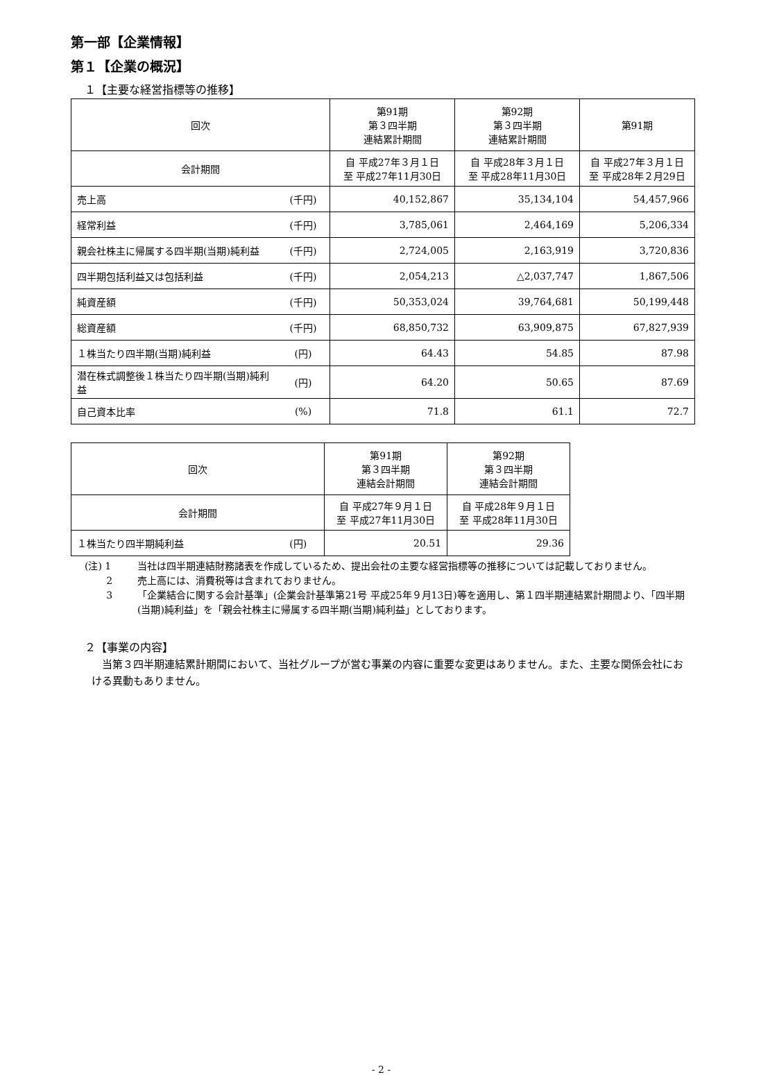第一部【企業情報】
第１【企業の概況】
１【主要な経営指標等の推移】
| 回次 | | 第91期 第３四半期 連結累計期間 | 第92期 第３四半期 連結累計期間 | 第91期 |
| --- | --- | --- | --- | --- |
| 会計期間 | | 自 平成27年３月１日 至 平成27年11月30日 | 自 平成28年３月１日 至 平成28年11月30日 | 自 平成27年３月１日 至 平成28年２月29日 |
| 売上高 | (千円) | 40,152,867 | 35,134,104 | 54,457,966 |
| 経常利益 | (千円) | 3,785,061 | 2,464,169 | 5,206,334 |
| 親会社株主に帰属する四半期(当期)純利益 | (千円) | 2,724,005 | 2,163,919 | 3,720,836 |
| 四半期包括利益又は包括利益 | (千円) | 2,054,213 | △2,037,747 | 1,867,506 |
| 純資産額 | (千円) | 50,353,024 | 39,764,681 | 50,199,448 |
| 総資産額 | (千円) | 68,850,732 | 63,909,875 | 67,827,939 |
| １株当たり四半期(当期)純利益 | (円) | 64.43 | 54.85 | 87.98 |
| 潜在株式調整後１株当たり四半期(当期)純利益 | (円) | 64.20 | 50.65 | 87.69 |
| 自己資本比率 | (%) | 71.8 | 61.1 | 72.7 |
| 回次 | | 第91期 第３四半期 連結会計期間 | 第92期 第３四半期 連結会計期間 |
| --- | --- | --- | --- |
| 会計期間 | | 自 平成27年９月１日 至 平成27年11月30日 | 自 平成28年９月１日 至 平成28年11月30日 |
| １株当たり四半期純利益 | (円) | 20.51 | 29.36 |
(注) 1 当社は四半期連結財務諸表を作成しているため、提出会社の主要な経営指標等の推移については記載しておりません。
2 売上高には、消費税等は含まれておりません。
3 「企業結合に関する会計基準」(企業会計基準第21号 平成25年９月13日)等を適用し、第１四半期連結累計期間より、「四半期(当期)純利益」を「親会社株主に帰属する四半期(当期)純利益」としております。
２【事業の内容】
当第３四半期連結累計期間において、当社グループが営む事業の内容に重要な変更はありません。また、主要な関係会社における異動もありません。
- 2 -